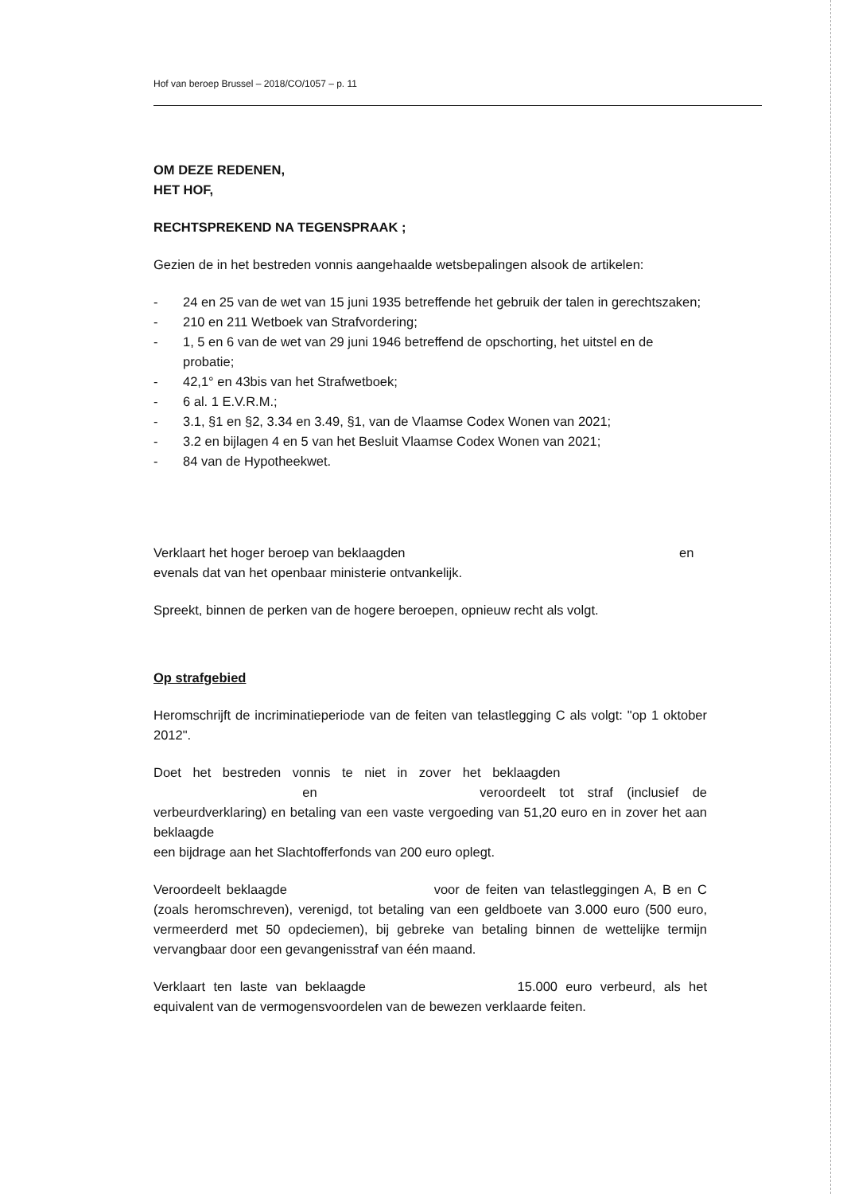Hof van beroep Brussel – 2018/CO/1057 – p. 11
OM DEZE REDENEN,
HET HOF,
RECHTSPREKEND NA TEGENSPRAAK ;
Gezien de in het bestreden vonnis aangehaalde wetsbepalingen alsook de artikelen:
- 24 en 25 van de wet van 15 juni 1935 betreffende het gebruik der talen in gerechtszaken;
- 210 en 211 Wetboek van Strafvordering;
- 1, 5 en 6 van de wet van 29 juni 1946 betreffend de opschorting, het uitstel en de probatie;
- 42,1° en 43bis van het Strafwetboek;
- 6 al. 1 E.V.R.M.;
- 3.1, §1 en §2, 3.34 en 3.49, §1, van de Vlaamse Codex Wonen van 2021;
- 3.2 en bijlagen 4 en 5 van het Besluit Vlaamse Codex Wonen van 2021;
- 84 van de Hypotheekwet.
Verklaart het hoger beroep van beklaagden en
evenals dat van het openbaar ministerie ontvankelijk.
Spreekt, binnen de perken van de hogere beroepen, opnieuw recht als volgt.
Op strafgebied
Heromschrijft de incriminatieperiode van de feiten van telastlegging C als volgt: "op 1 oktober 2012".
Doet het bestreden vonnis te niet in zover het beklaagden en veroordeelt tot straf (inclusief de verbeurdverklaring) en betaling van een vaste vergoeding van 51,20 euro en in zover het aan beklaagde
een bijdrage aan het Slachtofferfonds van 200 euro oplegt.
Veroordeelt beklaagde voor de feiten van telastleggingen A, B en C (zoals heromschreven), verenigd, tot betaling van een geldboete van 3.000 euro (500 euro, vermeerderd met 50 opdeciemen), bij gebreke van betaling binnen de wettelijke termijn vervangbaar door een gevangenisstraf van één maand.
Verklaart ten laste van beklaagde 15.000 euro verbeurd, als het equivalent van de vermogensvoordelen van de bewezen verklaarde feiten.